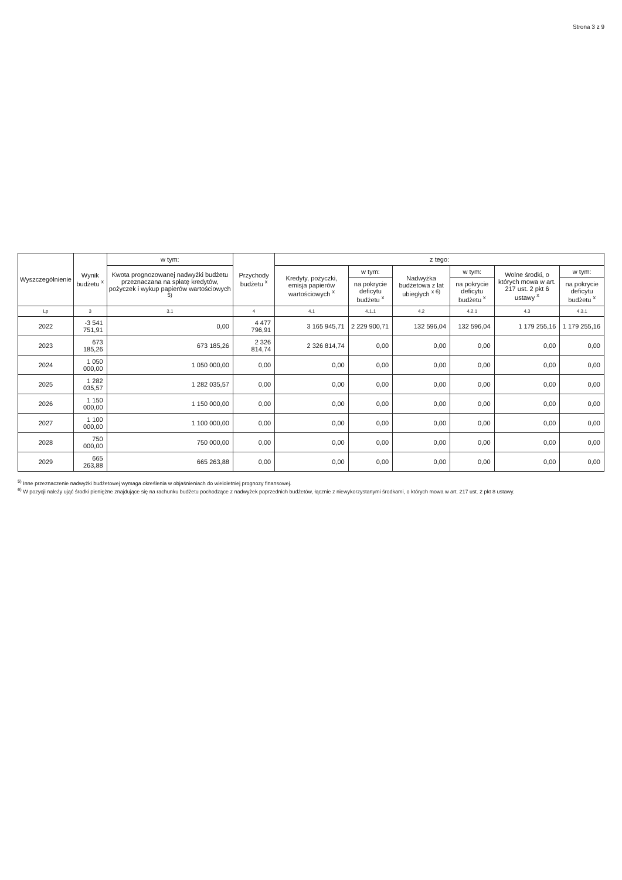Strona 3 z 9
| Wyszczególnienie | Wynik budżetu <sup>x</sup> | w tym: | Przychody budżetu <sup>x</sup> | z tego: | | | | | |
| --- | --- | --- | --- | --- | --- | --- | --- | --- | --- |
| | | Kwota prognozowanej nadwyżki budżetu przeznaczana na spłatę kredytów, pożyczek i wykup papierów wartościowych <sup>5)</sup> | | Kredyty, pożyczki, emisja papierów wartościowych <sup>x</sup> | w tym: | Nadwyżka budżetowa z lat ubiegłych <sup>x 6)</sup> | w tym: | Wolne środki, o których mowa w art. 217 ust. 2 pkt 6 ustawy <sup>x</sup> | w tym: |
| | | | | | na pokrycie deficytu budżetu <sup>x</sup> | | na pokrycie deficytu budżetu <sup>x</sup> | | na pokrycie deficytu budżetu <sup>x</sup> |
| Lp | 3 | 3.1 | 4 | 4.1 | 4.1.1 | 4.2 | 4.2.1 | 4.3 | 4.3.1 |
| 2022 | -3 541 751,91 | 0,00 | 4 477 796,91 | 3 165 945,71 | 2 229 900,71 | 132 596,04 | 132 596,04 | 1 179 255,16 | 1 179 255,16 |
| 2023 | 673 185,26 | 673 185,26 | 2 326 814,74 | 2 326 814,74 | 0,00 | 0,00 | 0,00 | 0,00 | 0,00 |
| 2024 | 1 050 000,00 | 1 050 000,00 | 0,00 | 0,00 | 0,00 | 0,00 | 0,00 | 0,00 | 0,00 |
| 2025 | 1 282 035,57 | 1 282 035,57 | 0,00 | 0,00 | 0,00 | 0,00 | 0,00 | 0,00 | 0,00 |
| 2026 | 1 150 000,00 | 1 150 000,00 | 0,00 | 0,00 | 0,00 | 0,00 | 0,00 | 0,00 | 0,00 |
| 2027 | 1 100 000,00 | 1 100 000,00 | 0,00 | 0,00 | 0,00 | 0,00 | 0,00 | 0,00 | 0,00 |
| 2028 | 750 000,00 | 750 000,00 | 0,00 | 0,00 | 0,00 | 0,00 | 0,00 | 0,00 | 0,00 |
| 2029 | 665 263,88 | 665 263,88 | 0,00 | 0,00 | 0,00 | 0,00 | 0,00 | 0,00 | 0,00 |
<sup>5)</sup> Inne przeznaczenie nadwyżki budżetowej wymaga określenia w objaśnieniach do wieloletniej prognozy finansowej.
<sup>6)</sup> W pozycji należy ująć środki pieniężne znajdujące się na rachunku budżetu pochodzące z nadwyżek poprzednich budżetów, łącznie z niewykorzystanymi środkami, o których mowa w art. 217 ust. 2 pkt 8 ustawy.